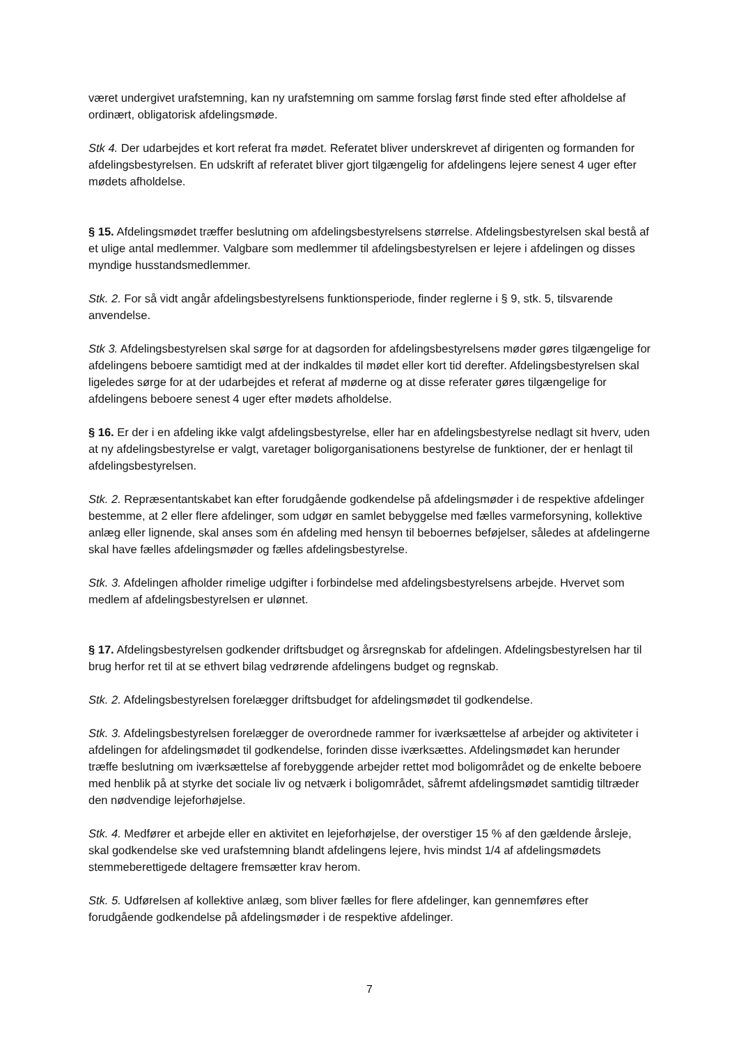været undergivet urafstemning, kan ny urafstemning om samme forslag først finde sted efter afholdelse af ordinært, obligatorisk afdelingsmøde.
Stk 4. Der udarbejdes et kort referat fra mødet. Referatet bliver underskrevet af dirigenten og formanden for afdelingsbestyrelsen. En udskrift af referatet bliver gjort tilgængelig for afdelingens lejere senest 4 uger efter mødets afholdelse.
§ 15. Afdelingsmødet træffer beslutning om afdelingsbestyrelsens størrelse. Afdelingsbestyrelsen skal bestå af et ulige antal medlemmer. Valgbare som medlemmer til afdelingsbestyrelsen er lejere i afdelingen og disses myndige husstandsmedlemmer.
Stk. 2. For så vidt angår afdelingsbestyrelsens funktionsperiode, finder reglerne i § 9, stk. 5, tilsvarende anvendelse.
Stk 3. Afdelingsbestyrelsen skal sørge for at dagsorden for afdelingsbestyrelsens møder gøres tilgængelige for afdelingens beboere samtidigt med at der indkaldes til mødet eller kort tid derefter. Afdelingsbestyrelsen skal ligeledes sørge for at der udarbejdes et referat af møderne og at disse referater gøres tilgængelige for afdelingens beboere senest 4 uger efter mødets afholdelse.
§ 16. Er der i en afdeling ikke valgt afdelingsbestyrelse, eller har en afdelingsbestyrelse nedlagt sit hverv, uden at ny afdelingsbestyrelse er valgt, varetager boligorganisationens bestyrelse de funktioner, der er henlagt til afdelingsbestyrelsen.
Stk. 2. Repræsentantskabet kan efter forudgående godkendelse på afdelingsmøder i de respektive afdelinger bestemme, at 2 eller flere afdelinger, som udgør en samlet bebyggelse med fælles varmeforsyning, kollektive anlæg eller lignende, skal anses som én afdeling med hensyn til beboernes beføjelser, således at afdelingerne skal have fælles afdelingsmøder og fælles afdelingsbestyrelse.
Stk. 3. Afdelingen afholder rimelige udgifter i forbindelse med afdelingsbestyrelsens arbejde. Hvervet som medlem af afdelingsbestyrelsen er ulønnet.
§ 17. Afdelingsbestyrelsen godkender driftsbudget og årsregnskab for afdelingen. Afdelingsbestyrelsen har til brug herfor ret til at se ethvert bilag vedrørende afdelingens budget og regnskab.
Stk. 2. Afdelingsbestyrelsen forelægger driftsbudget for afdelingsmødet til godkendelse.
Stk. 3. Afdelingsbestyrelsen forelægger de overordnede rammer for iværksættelse af arbejder og aktiviteter i afdelingen for afdelingsmødet til godkendelse, forinden disse iværksættes. Afdelingsmødet kan herunder træffe beslutning om iværksættelse af forebyggende arbejder rettet mod boligområdet og de enkelte beboere med henblik på at styrke det sociale liv og netværk i boligområdet, såfremt afdelingsmødet samtidig tiltræder den nødvendige lejeforhøjelse.
Stk. 4. Medfører et arbejde eller en aktivitet en lejeforhøjelse, der overstiger 15 % af den gældende årsleje, skal godkendelse ske ved urafstemning blandt afdelingens lejere, hvis mindst 1/4 af afdelingsmødets stemmeberettigede deltagere fremsætter krav herom.
Stk. 5. Udførelsen af kollektive anlæg, som bliver fælles for flere afdelinger, kan gennemføres efter forudgående godkendelse på afdelingsmøder i de respektive afdelinger.
7